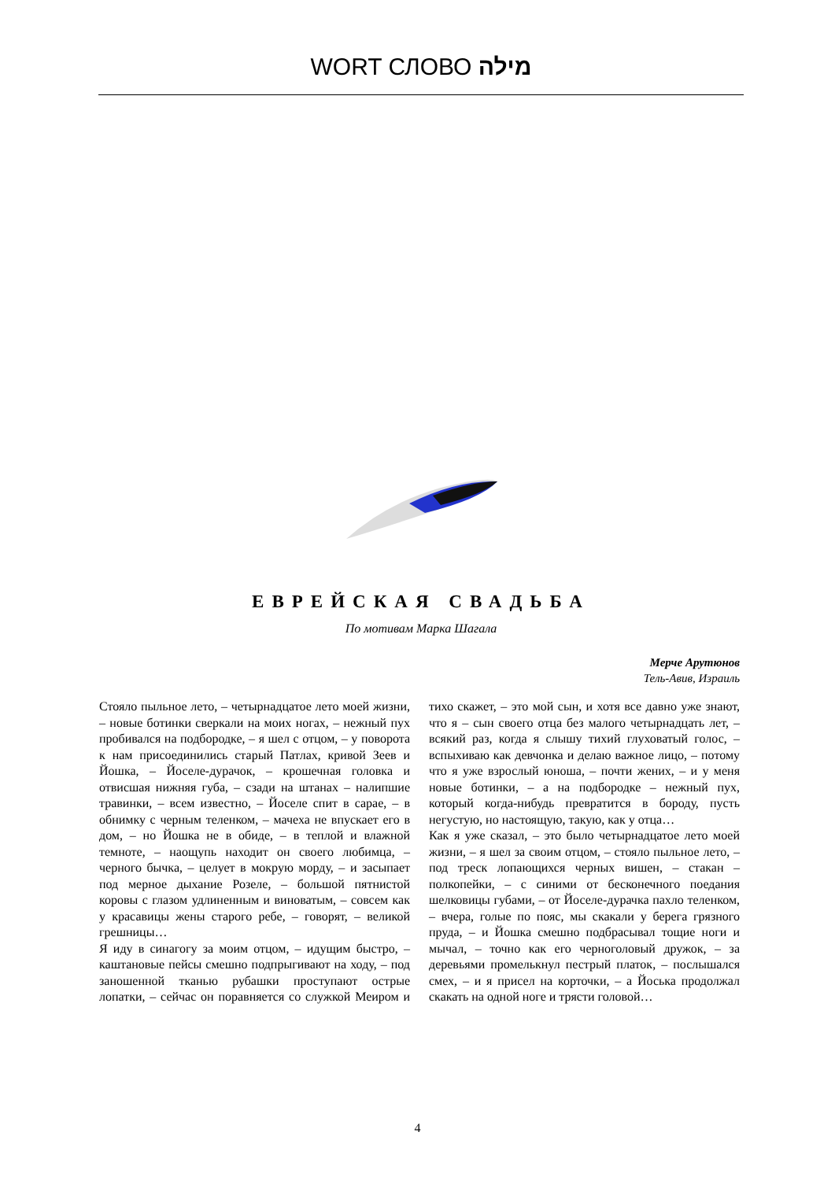WORT СЛОВО מילה
ЕВРЕЙСКАЯ СВАДЬБА
По мотивам Марка Шагала
Мерче Арутюнов
Тель-Авив, Израиль
Стояло пыльное лето, – четырнадцатое лето моей жизни, – новые ботинки сверкали на моих ногах, – нежный пух пробивался на подбородке, – я шел с отцом, – у поворота к нам присоединились старый Патлах, кривой Зеев и Йошка, – Йоселе-дурачок, – крошечная головка и отвисшая нижняя губа, – сзади на штанах – налипшие травинки, – всем известно, – Йоселе спит в сарае, – в обнимку с черным теленком, – мачеха не впускает его в дом, – но Йошка не в обиде, – в теплой и влажной темноте, – наощупь находит он своего любимца, – черного бычка, – целует в мокрую морду, – и засыпает под мерное дыхание Розеле, – большой пятнистой коровы с глазом удлиненным и виноватым, – совсем как у красавицы жены старого ребе, – говорят, – великой грешницы…
Я иду в синагогу за моим отцом, – идущим быстро, – каштановые пейсы смешно подпрыгивают на ходу, – под заношенной тканью рубашки проступают острые лопатки, – сейчас он поравняется со служкой Меиром и тихо скажет, – это мой сын, и хотя все давно уже знают, что я – сын своего отца без малого четырнадцать лет, – всякий раз, когда я слышу тихий глуховатый голос, – вспыхиваю как девчонка и делаю важное лицо, – потому что я уже взрослый юноша, – почти жених, – и у меня новые ботинки, – а на подбородке – нежный пух, который когда-нибудь превратится в бороду, пусть негустую, но настоящую, такую, как у отца…
Как я уже сказал, – это было четырнадцатое лето моей жизни, – я шел за своим отцом, – стояло пыльное лето, – под треск лопающихся черных вишен, – стакан – полкопейки, – с синими от бесконечного поедания шелковицы губами, – от Йоселе-дурачка пахло теленком, – вчера, голые по пояс, мы скакали у берега грязного пруда, – и Йошка смешно подбрасывал тощие ноги и мычал, – точно как его черноголовый дружок, – за деревьями промелькнул пестрый платок, – послышался смех, – и я присел на корточки, – а Йоська продолжал скакать на одной ноге и трясти головой…
4